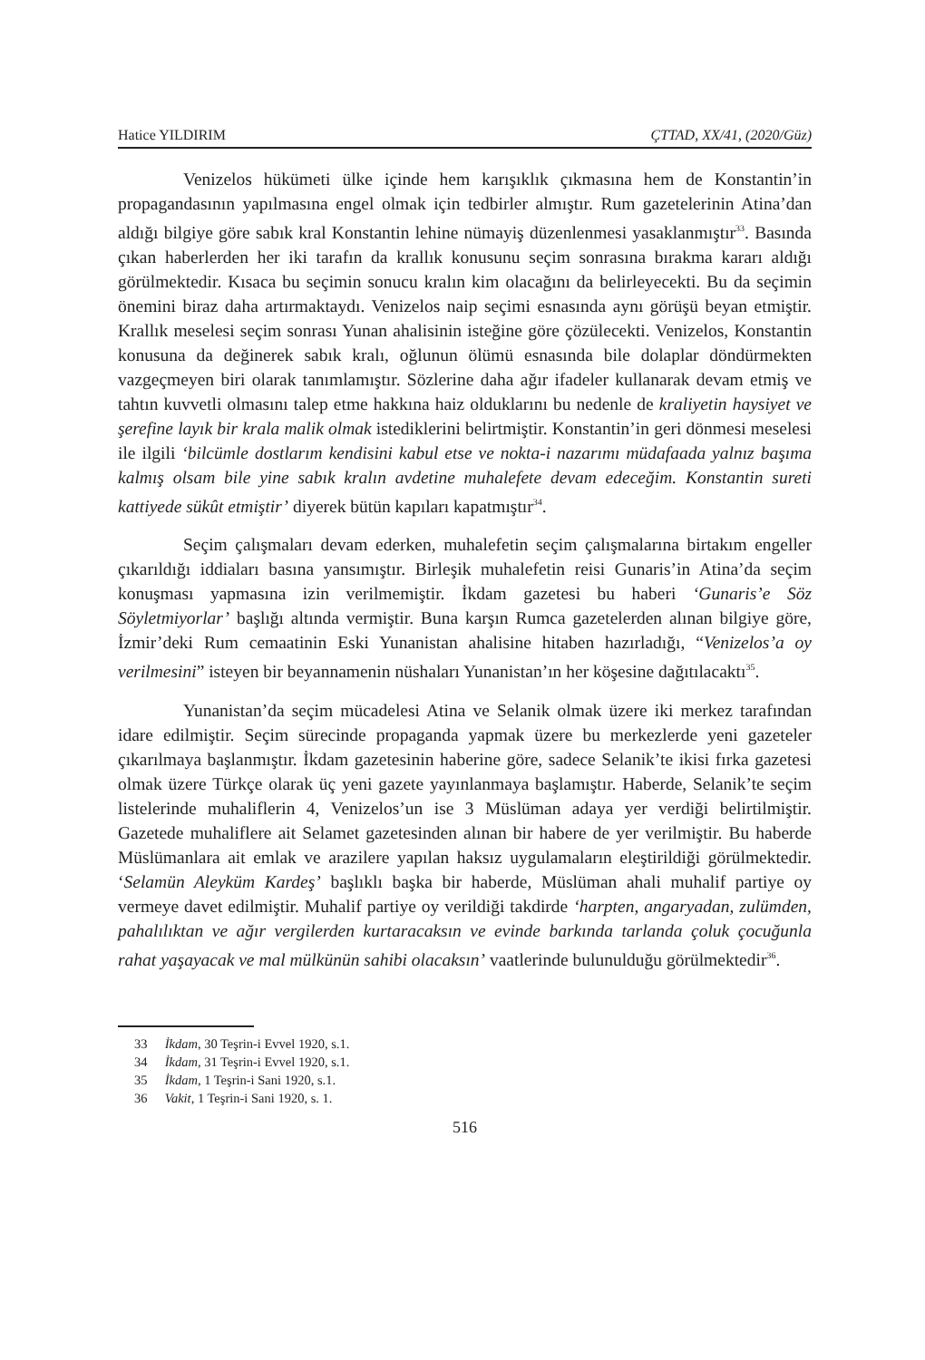Hatice YILDIRIM ÇTTAD, XX/41, (2020/Güz)
Venizelos hükümeti ülke içinde hem karışıklık çıkmasına hem de Konstantin’in propagandasının yapılmasına engel olmak için tedbirler almıştır. Rum gazetelerinin Atina’dan aldığı bilgiye göre sabık kral Konstantin lehine nümayiş düzenlenmesi yasaklanmıştır<sup>33</sup>. Basında çıkan haberlerden her iki tarafın da krallık konusunu seçim sonrasına bırakma kararı aldığı görülmektedir. Kısaca bu seçimin sonucu kralın kim olacağını da belirleyecekti. Bu da seçimin önemini biraz daha artırmaktaydı. Venizelos naip seçimi esnasında aynı görüşü beyan etmiştir. Krallık meselesi seçim sonrası Yunan ahalisinin isteğine göre çözülecekti. Venizelos, Konstantin konusuna da değinerek sabık kralı, oğlunun ölümü esnasında bile dolaplar döndürmekten vazgeçmeyen biri olarak tanımlamıştır. Sözlerine daha ağır ifadeler kullanarak devam etmiş ve tahtın kuvvetli olmasını talep etme hakkına haiz olduklarını bu nedenle de kraliyetin haysiyet ve şerefine layık bir krala malik olmak istediklerini belirtmiştir. Konstantin’in geri dönmesi meselesi ile ilgili ‘bilcümle dostlarım kendisini kabul etse ve nokta-i nazarımı müdafaada yalnız başıma kalmış olsam bile yine sabık kralın avdetine muhalefete devam edeceğim. Konstantin sureti kattiyede sükût etmiştir’ diyerek bütün kapıları kapatmıştır<sup>34</sup>.
Seçim çalışmaları devam ederken, muhalefetin seçim çalışmalarına birtakım engeller çıkarıldığı iddiaları basına yansımıştır. Birleşik muhalefetin reisi Gunaris’in Atina’da seçim konuşması yapmasına izin verilmemiştir. İkdam gazetesi bu haberi ‘Gunaris’e Söz Söyletmiyorlar’ başlığı altında vermiştir. Buna karşın Rumca gazetelerden alınan bilgiye göre, İzmir’deki Rum cemaatinin Eski Yunanistan ahalisine hitaben hazırladığı, “Venizelos’a oy verilmesini” isteyen bir beyannamenin nüshaları Yunanistan’ın her köşesine dağıtılacaktı<sup>35</sup>.
Yunanistan’da seçim mücadelesi Atina ve Selanik olmak üzere iki merkez tarafından idare edilmiştir. Seçim sürecinde propaganda yapmak üzere bu merkezlerde yeni gazeteler çıkarılmaya başlanmıştır. İkdam gazetesinin haberine göre, sadece Selanik’te ikisi fırka gazetesi olmak üzere Türkçe olarak üç yeni gazete yayınlanmaya başlamıştır. Haberde, Selanik’te seçim listelerinde muhaliflerin 4, Venizelos’un ise 3 Müslüman adaya yer verdiği belirtilmiştir. Gazetede muhaliflere ait Selamet gazetesinden alınan bir habere de yer verilmiştir. Bu haberde Müslümanlara ait emlak ve arazilere yapılan haksız uygulamaların eleştirildiği görülmektedir. ‘Selamün Aleyküm Kardeş’ başlıklı başka bir haberde, Müslüman ahali muhalif partiye oy vermeye davet edilmiştir. Muhalif partiye oy verildiği takdirde ‘harpten, angaryadan, zulümden, pahalılıktan ve ağır vergilerden kurtaracaksın ve evinde barkında tarlanda çoluk çocuğunla rahat yaşayacak ve mal mülkünün sahibi olacaksın’ vaatlerinde bulunulduğu görülmektedir<sup>36</sup>.
33 İkdam, 30 Teşrin-i Evvel 1920, s.1.
34 İkdam, 31 Teşrin-i Evvel 1920, s.1.
35 İkdam, 1 Teşrin-i Sani 1920, s.1.
36 Vakit, 1 Teşrin-i Sani 1920, s. 1.
516